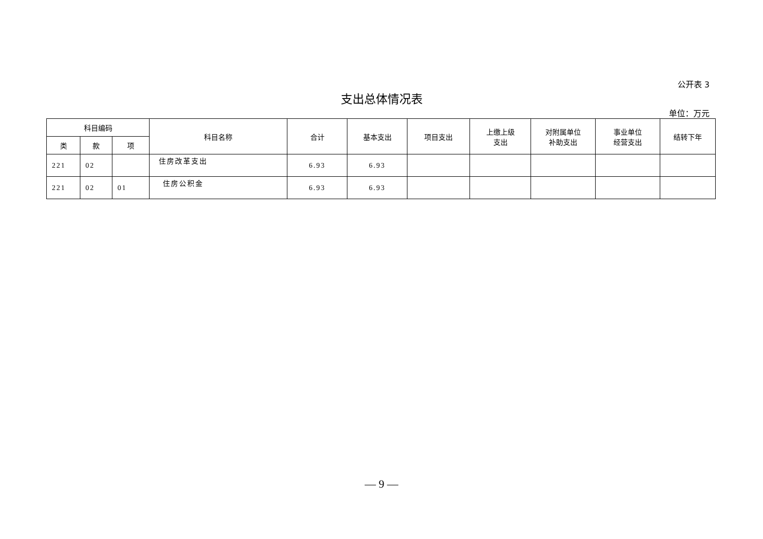公开表 3
支出总体情况表
单位：万元
| 科目编码 | | | 科目名称 | 合计 | 基本支出 | 项目支出 | 上缴上级 支出 | 对附属单位 补助支出 | 事业单位 经营支出 | 结转下年 |
| --- | --- | --- | --- | --- | --- | --- | --- | --- | --- | --- |
| 类 | 款 | 项 | | | | | | | | |
| 221 | 02 | | 住房改革支出 | 6.93 | 6.93 | | | | | |
| 221 | 02 | 01 | 住房公积金 | 6.93 | 6.93 | | | | | |
— 9 —